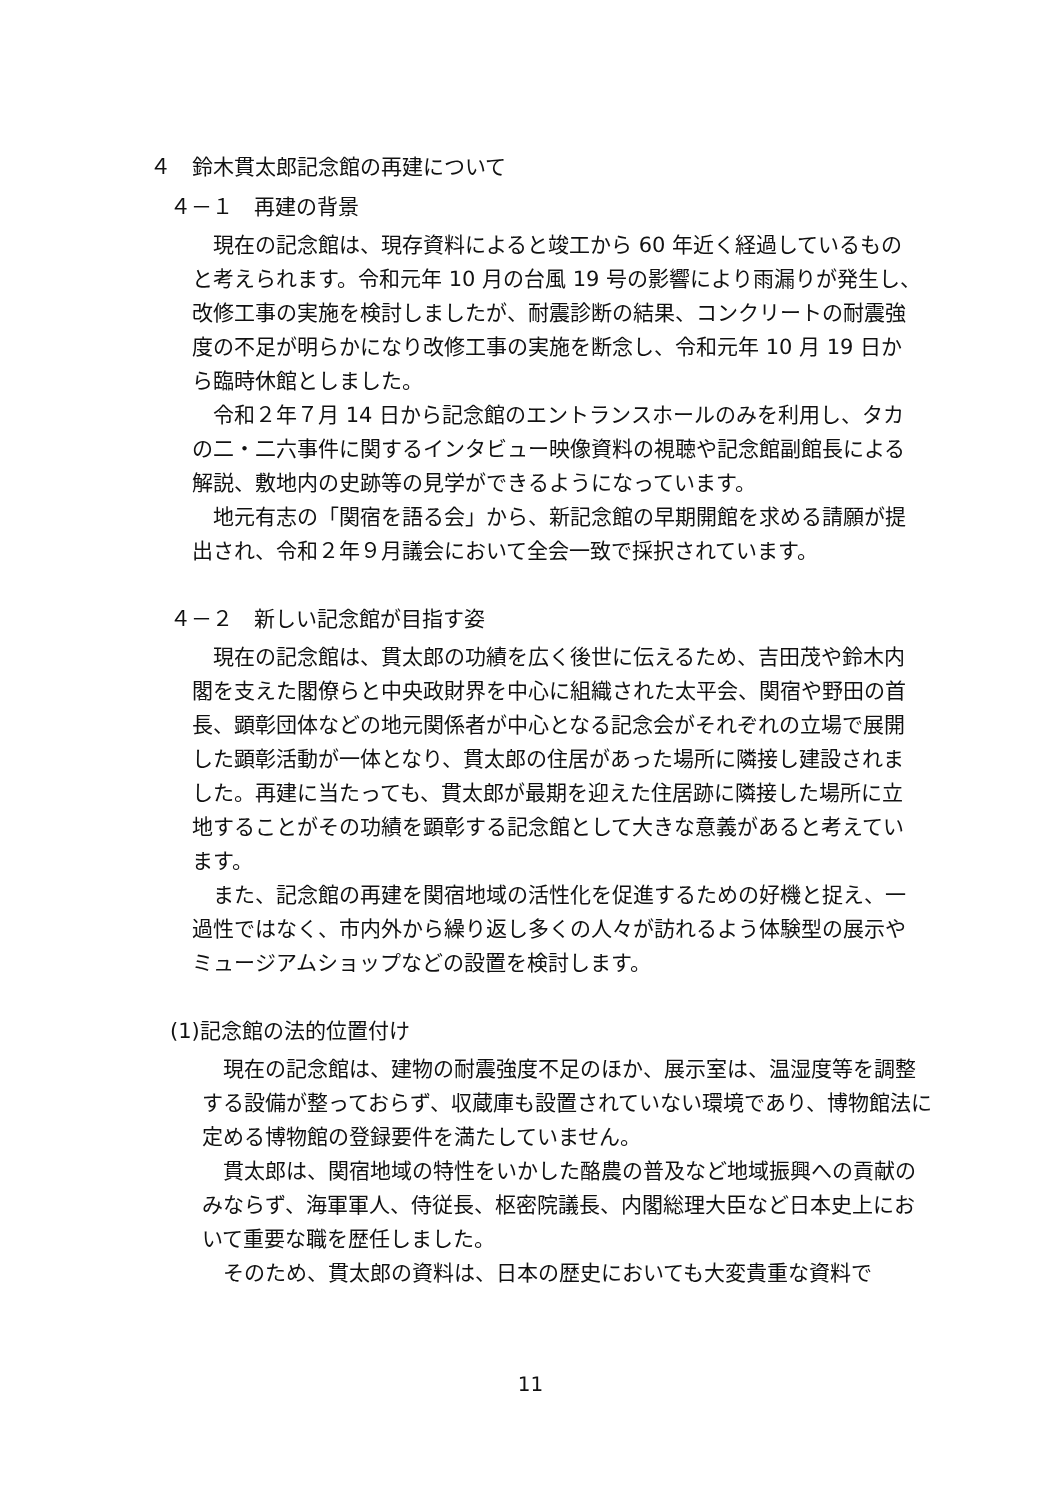４　鈴木貫太郎記念館の再建について
４－１　再建の背景
現在の記念館は、現存資料によると竣工から 60 年近く経過しているものと考えられます。令和元年 10 月の台風 19 号の影響により雨漏りが発生し、改修工事の実施を検討しましたが、耐震診断の結果、コンクリートの耐震強度の不足が明らかになり改修工事の実施を断念し、令和元年 10 月 19 日から臨時休館としました。
令和２年７月 14 日から記念館のエントランスホールのみを利用し、タカの二・二六事件に関するインタビュー映像資料の視聴や記念館副館長による解説、敷地内の史跡等の見学ができるようになっています。
地元有志の「関宿を語る会」から、新記念館の早期開館を求める請願が提出され、令和２年９月議会において全会一致で採択されています。
４－２　新しい記念館が目指す姿
現在の記念館は、貫太郎の功績を広く後世に伝えるため、吉田茂や鈴木内閣を支えた閣僚らと中央政財界を中心に組織された太平会、関宿や野田の首長、顕彰団体などの地元関係者が中心となる記念会がそれぞれの立場で展開した顕彰活動が一体となり、貫太郎の住居があった場所に隣接し建設されました。再建に当たっても、貫太郎が最期を迎えた住居跡に隣接した場所に立地することがその功績を顕彰する記念館として大きな意義があると考えています。
また、記念館の再建を関宿地域の活性化を促進するための好機と捉え、一過性ではなく、市内外から繰り返し多くの人々が訪れるよう体験型の展示やミュージアムショップなどの設置を検討します。
(1)記念館の法的位置付け
現在の記念館は、建物の耐震強度不足のほか、展示室は、温湿度等を調整する設備が整っておらず、収蔵庫も設置されていない環境であり、博物館法に定める博物館の登録要件を満たしていません。
貫太郎は、関宿地域の特性をいかした酪農の普及など地域振興への貢献のみならず、海軍軍人、侍従長、枢密院議長、内閣総理大臣など日本史上において重要な職を歴任しました。
そのため、貫太郎の資料は、日本の歴史においても大変貴重な資料で
11